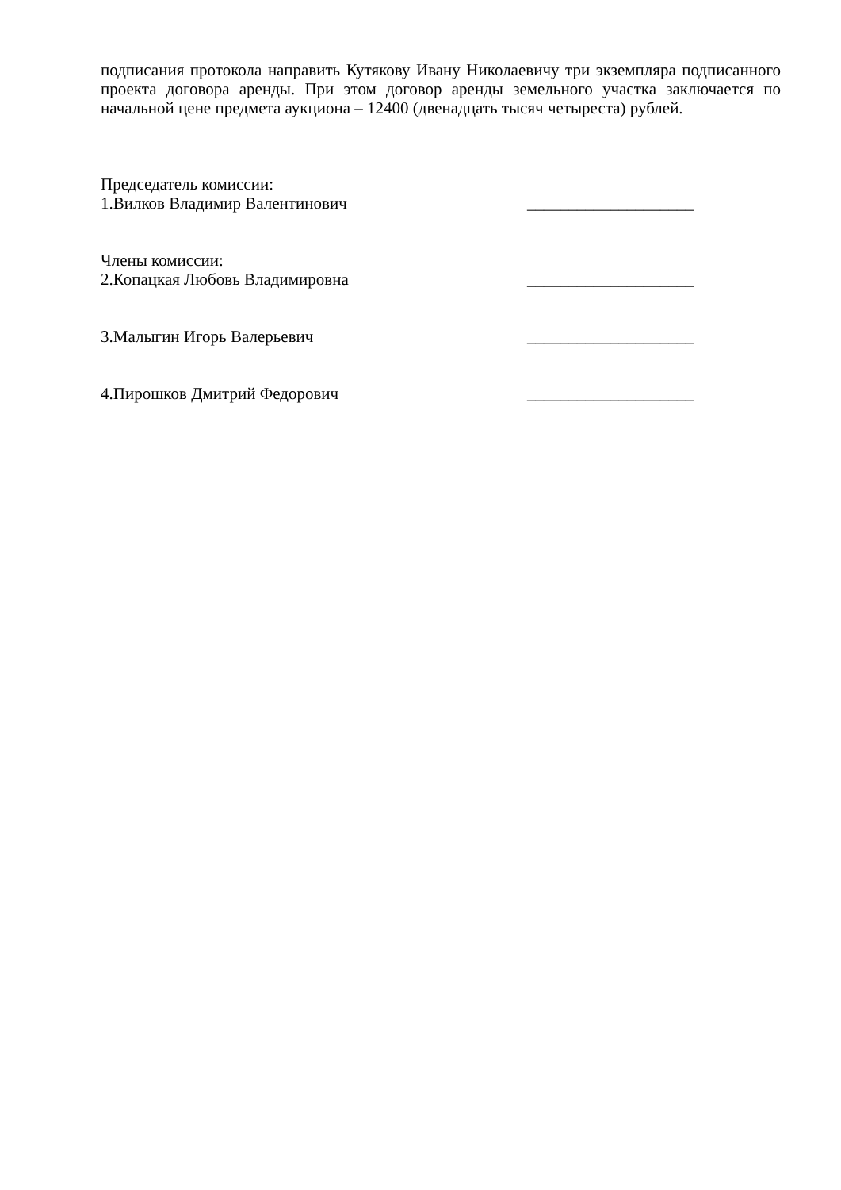подписания протокола направить Кутякову Ивану Николаевичу три экземпляра подписанного проекта договора аренды. При этом договор аренды земельного участка заключается по начальной цене предмета аукциона – 12400 (двенадцать тысяч четыреста) рублей.
Председатель комиссии:
1.Вилков Владимир Валентинович ____________________
Члены комиссии:
2.Копацкая Любовь Владимировна ____________________
3.Малыгин Игорь Валерьевич ____________________
4.Пирошков Дмитрий Федорович ____________________